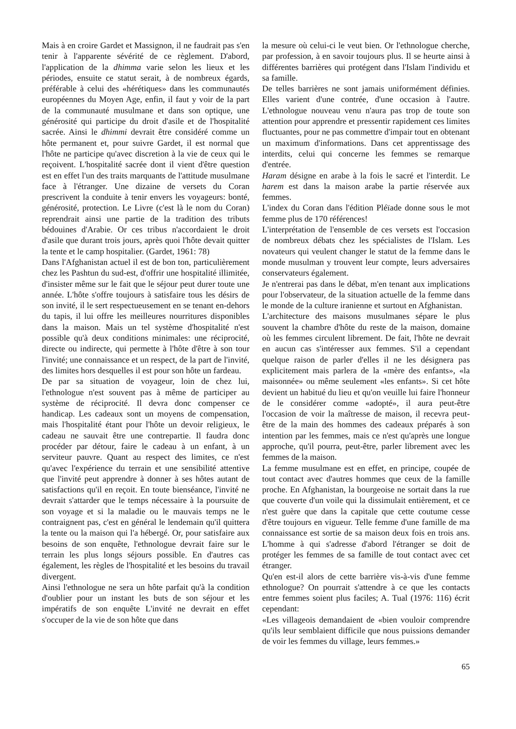Mais à en croire Gardet et Massignon, il ne faudrait pas s'en tenir à l'apparente sévérité de ce règlement. D'abord, l'application de la dhimma varie selon les lieux et les périodes, ensuite ce statut serait, à de nombreux égards, préférable à celui des «hérétiques» dans les communautés européennes du Moyen Age, enfin, il faut y voir de la part de la communauté musulmane et dans son optique, une générosité qui participe du droit d'asile et de l'hospitalité sacrée. Ainsi le dhimmi devrait être considéré comme un hôte permanent et, pour suivre Gardet, il est normal que l'hôte ne participe qu'avec discretion à la vie de ceux qui le reçoivent. L'hospitalité sacrée dont il vient d'être question est en effet l'un des traits marquants de l'attitude musulmane face à l'étranger. Une dizaine de versets du Coran prescrivent la conduite à tenir envers les voyageurs: bonté, générosité, protection. Le Livre (c'est là le nom du Coran) reprendrait ainsi une partie de la tradition des tributs bédouines d'Arabie. Or ces tribus n'accordaient le droit d'asile que durant trois jours, après quoi l'hôte devait quitter la tente et le camp hospitalier. (Gardet, 1961: 78)
Dans l'Afghanistan actuel il est de bon ton, particulièrement chez les Pashtun du sud-est, d'offrir une hospitalité illimitée, d'insister même sur le fait que le séjour peut durer toute une année. L'hôte s'offre toujours à satisfaire tous les désirs de son invité, il le sert respectueusement en se tenant en-dehors du tapis, il lui offre les meilleures nourritures disponibles dans la maison. Mais un tel système d'hospitalité n'est possible qu'à deux conditions minimales: une réciprocité, directe ou indirecte, qui permette à l'hôte d'être à son tour l'invité; une connaissance et un respect, de la part de l'invité, des limites hors desquelles il est pour son hôte un fardeau.
De par sa situation de voyageur, loin de chez lui, l'ethnologue n'est souvent pas à même de participer au système de réciprocité. Il devra donc compenser ce handicap. Les cadeaux sont un moyens de compensation, mais l'hospitalité étant pour l'hôte un devoir religieux, le cadeau ne sauvait être une contrepartie. Il faudra donc procéder par détour, faire le cadeau à un enfant, à un serviteur pauvre. Quant au respect des limites, ce n'est qu'avec l'expérience du terrain et une sensibilité attentive que l'invité peut apprendre à donner à ses hôtes autant de satisfactions qu'il en reçoit. En toute bienséance, l'invité ne devrait s'attarder que le temps nécessaire à la poursuite de son voyage et si la maladie ou le mauvais temps ne le contraignent pas, c'est en général le lendemain qu'il quittera la tente ou la maison qui l'a hébergé. Or, pour satisfaire aux besoins de son enquête, l'ethnologue devrait faire sur le terrain les plus longs séjours possible. En d'autres cas également, les règles de l'hospitalité et les besoins du travail divergent.
Ainsi l'ethnologue ne sera un hôte parfait qu'à la condition d'oublier pour un instant les buts de son séjour et les impératifs de son enquête L'invité ne devrait en effet s'occuper de la vie de son hôte que dans
la mesure où celui-ci le veut bien. Or l'ethnologue cherche, par profession, à en savoir toujours plus. Il se heurte ainsi à différentes barrières qui protégent dans l'Islam l'individu et sa famille.
De telles barrières ne sont jamais uniformément définies. Elles varient d'une contrée, d'une occasion à l'autre. L'ethnologue nouveau venu n'aura pas trop de toute son attention pour apprendre et pressentir rapidement ces limites fluctuantes, pour ne pas commettre d'impair tout en obtenant un maximum d'informations. Dans cet apprentissage des interdits, celui qui concerne les femmes se remarque d'entrée.
Haram désigne en arabe à la fois le sacré et l'interdit. Le harem est dans la maison arabe la partie réservée aux femmes.
L'index du Coran dans l'édition Pléïade donne sous le mot femme plus de 170 références!
L'interprétation de l'ensemble de ces versets est l'occasion de nombreux débats chez les spécialistes de l'Islam. Les novateurs qui veulent changer le statut de la femme dans le monde musulman y trouvent leur compte, leurs adversaires conservateurs également.
Je n'entrerai pas dans le débat, m'en tenant aux implications pour l'observateur, de la situation actuelle de la femme dans le monde de la culture iranienne et surtout en Afghanistan.
L'architecture des maisons musulmanes sépare le plus souvent la chambre d'hôte du reste de la maison, domaine où les femmes circulent librement. De fait, l'hôte ne devrait en aucun cas s'intéresser aux femmes. S'il a cependant quelque raison de parler d'elles il ne les désignera pas explicitement mais parlera de la «mère des enfants», «la maisonnée» ou même seulement «les enfants». Si cet hôte devient un habitué du lieu et qu'on veuille lui faire l'honneur de le considérer comme «adopté», il aura peut-être l'occasion de voir la maîtresse de maison, il recevra peut-être de la main des hommes des cadeaux préparés à son intention par les femmes, mais ce n'est qu'après une longue approche, qu'il pourra, peut-être, parler librement avec les femmes de la maison.
La femme musulmane est en effet, en principe, coupée de tout contact avec d'autres hommes que ceux de la famille proche. En Afghanistan, la bourgeoise ne sortait dans la rue que couverte d'un voile qui la dissimulait entièrement, et ce n'est guère que dans la capitale que cette coutume cesse d'être toujours en vigueur. Telle femme d'une famille de ma connaissance est sortie de sa maison deux fois en trois ans. L'homme à qui s'adresse d'abord l'étranger se doit de protéger les femmes de sa famille de tout contact avec cet étranger.
Qu'en est-il alors de cette barrière vis-à-vis d'une femme ethnologue? On pourrait s'attendre à ce que les contacts entre femmes soient plus faciles; A. Tual (1976: 116) écrit cependant:
«Les villageois demandaient de «bien vouloir comprendre qu'ils leur semblaient difficile que nous puissions demander de voir les femmes du village, leurs femmes.»
65